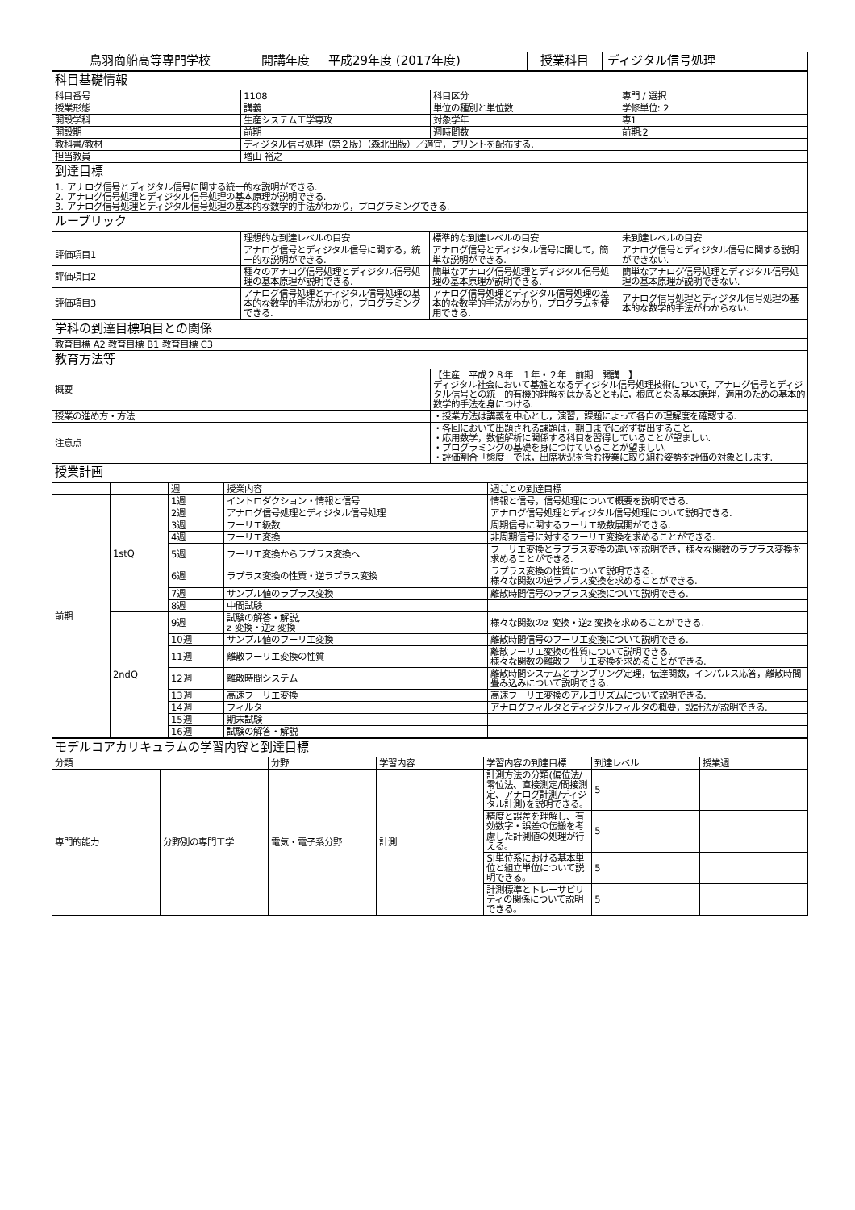| 鳥羽商船高等専門学校 | 開講年度 | 平成29年度 (2017年度) | 授業科目 | ディジタル信号処理 |
| 科目基礎情報 | | | |
| 科目番号 | 1108 | 科目区分 | 専門 / 選択 |
| 授業形態 | 講義 | 単位の種別と単位数 | 学修単位: 2 |
| 開設学科 | 生産システム工学専攻 | 対象学年 | 専1 |
| 開設期 | 前期 | 週時間数 | 前期:2 |
| 教科書/教材 | ディジタル信号処理（第２版）（森北出版）／適宜，プリントを配布する. | | |
| 担当教員 | 増山 裕之 | | |
| 到達目標 | | | |
| 1. アナログ信号とディジタル信号に関する統一的な説明ができる. 2. アナログ信号処理とディジタル信号処理の基本原理が説明できる. 3. アナログ信号処理とディジタル信号処理の基本的な数学的手法がわかり，プログラミングできる. | | | |
| ルーブリック | | | |
| | 理想的な到達レベルの目安 | 標準的な到達レベルの目安 | 未到達レベルの目安 |
| 評価項目1 | アナログ信号とディジタル信号に関する，統一的な説明ができる. | アナログ信号とディジタル信号に関して，簡単な説明ができる. | アナログ信号とディジタル信号に関する説明ができない. |
| 評価項目2 | 種々のアナログ信号処理とディジタル信号処理の基本原理が説明できる. | 簡単なアナログ信号処理とディジタル信号処理の基本原理が説明できる. | 簡単なアナログ信号処理とディジタル信号処理の基本原理が説明できない. |
| 評価項目3 | アナログ信号処理とディジタル信号処理の基本的な数学的手法がわかり，プログラミングできる. | アナログ信号処理とディジタル信号処理の基本的な数学的手法がわかり，プログラムを使用できる. | アナログ信号処理とディジタル信号処理の基本的な数学的手法がわからない. |
| 学科の到達目標項目との関係 | |
| 教育目標 A2 教育目標 B1 教育目標 C3 | |
| 教育方法等 | |
| 概要 | 【生産 平成２８年 １年・２年 前期 開講 】 ディジタル社会において基盤となるディジタル信号処理技術について，アナログ信号とディジタル信号との統一的有機的理解をはかるとともに，根底となる基本原理，適用のための基本的数学的手法を身につける. |
| 授業の進め方・方法 | ・授業方法は講義を中心とし，演習，課題によって各自の理解度を確認する. |
| 注意点 | ・各回において出題される課題は，期日までに必ず提出すること. ・応用数学，数値解析に関係する科目を習得していることが望ましい. ・プログラミングの基礎を身につけていることが望ましい. ・評価割合「態度」では，出席状況を含む授業に取り組む姿勢を評価の対象とします. |
| 授業計画 | |
| | | 週 | 授業内容 | 週ごとの到達目標 |
| 前期 | 1stQ | 1週 | イントロダクション・情報と信号 | 情報と信号，信号処理について概要を説明できる. |
| | | 2週 | アナログ信号処理とディジタル信号処理 | アナログ信号処理とディジタル信号処理について説明できる. |
| | | 3週 | フーリエ級数 | 周期信号に関するフーリエ級数展開ができる. |
| | | 4週 | フーリエ変換 | 非周期信号に対するフーリエ変換を求めることができる. |
| | | 5週 | フーリエ変換からラプラス変換へ | フーリエ変換とラプラス変換の違いを説明でき，様々な関数のラプラス変換を求めることができる. |
| | | 6週 | ラプラス変換の性質・逆ラプラス変換 | ラプラス変換の性質について説明できる. 様々な関数の逆ラプラス変換を求めることができる. |
| | | 7週 | サンプル値のラプラス変換 | 離散時間信号のラプラス変換について説明できる. |
| | | 8週 | 中間試験 | |
| | 2ndQ | 9週 | 試験の解答・解説, z 変換・逆z 変換 | 様々な関数のz 変換・逆z 変換を求めることができる. |
| | | 10週 | サンプル値のフーリエ変換 | 離散時間信号のフーリエ変換について説明できる. |
| | | 11週 | 離散フーリエ変換の性質 | 離散フーリエ変換の性質について説明できる. 様々な関数の離散フーリエ変換を求めることができる. |
| | | 12週 | 離散時間システム | 離散時間システムとサンプリング定理，伝達関数，インパルス応答，離散時間畳み込みについて説明できる. |
| | | 13週 | 高速フーリエ変換 | 高速フーリエ変換のアルゴリズムについて説明できる. |
| | | 14週 | フィルタ | アナログフィルタとディジタルフィルタの概要，設計法が説明できる. |
| | | 15週 | 期末試験 | |
| | | 16週 | 試験の解答・解説 | |
| モデルコアカリキュラムの学習内容と到達目標 | | | | | | |
| 分類 | | 分野 | 学習内容 | 学習内容の到達目標 | 到達レベル | 授業週 |
| 専門的能力 | 分野別の専門工学 | 電気・電子系分野 | 計測 | 計測方法の分類(偏位法/零位法、直接測定/間接測定、アナログ計測/ディジタル計測)を説明できる。 | 5 | |
| | | | | 精度と誤差を理解し、有効数字・誤差の伝搬を考慮した計測値の処理が行える。 | 5 | |
| | | | | SI単位系における基本単位と組立単位について説明できる。 | 5 | |
| | | | | 計測標準とトレーサビリティの関係について説明できる。 | 5 | |